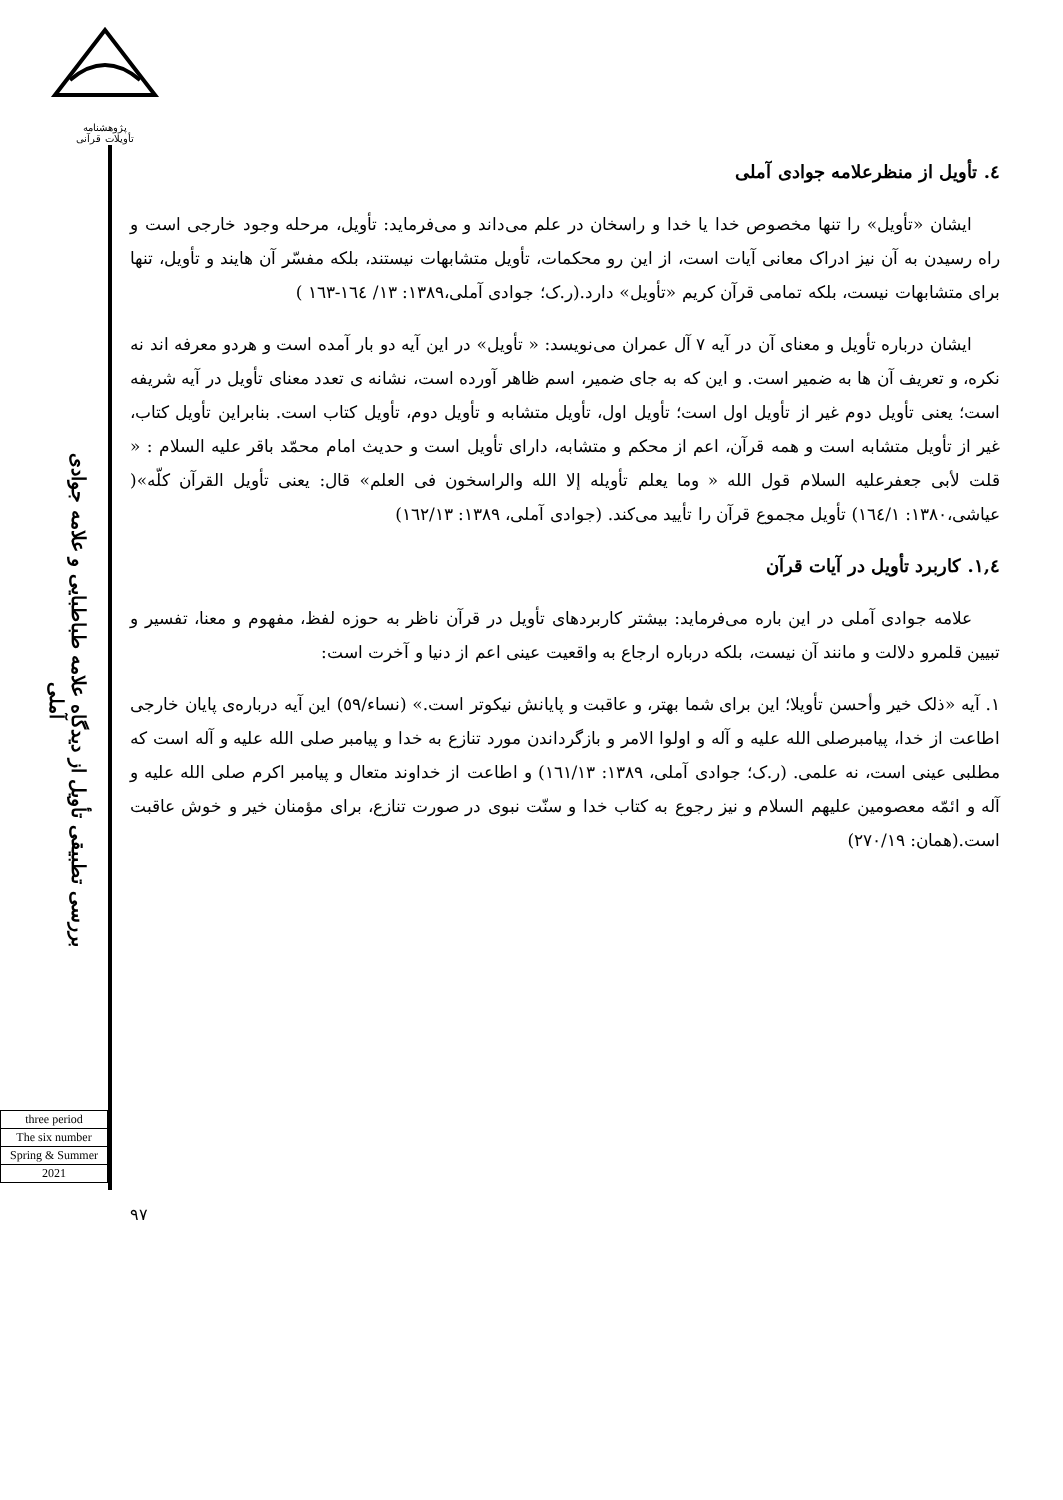پژوهشنامه
تأویلات قرآنی
بررسی تطبیقی تأویل از دیدگاه علامه طباطبایی و علامه جوادی آملی
three period
The six number
Spring & Summer
2021
٤. تأویل از منظرعلامه جوادی آملی
ایشان «تأویل» را تنها مخصوص خدا یا خدا و راسخان در علم می‌داند و می‌فرماید: تأویل، مرحله وجود خارجی است و راه رسیدن به آن نیز ادراک معانی آیات است، از این رو محکمات، تأویل متشابهات نیستند، بلکه مفسّر آن هایند و تأویل، تنها برای متشابهات نیست، بلکه تمامی قرآن کریم «تأویل» دارد.(ر.ک؛ جوادی آملی،١٣٨٩: ١٣/ ١٦٤-١٦٣ )
ایشان درباره تأویل و معنای آن در آیه ٧ آل عمران می‌نویسد: « تأویل» در این آیه دو بار آمده است و هردو معرفه اند نه نکره، و تعریف آن ها به ضمیر است. و این که به جای ضمیر، اسم ظاهر آورده است، نشانه ی تعدد معنای تأویل در آیه شریفه است؛ یعنی تأویل دوم غیر از تأویل اول است؛ تأویل اول، تأویل متشابه و تأویل دوم، تأویل کتاب است. بنابراین تأویل کتاب، غیر از تأویل متشابه است و همه قرآن، اعم از محکم و متشابه، دارای تأویل است و حدیث امام محمّد باقر علیه السلام : « قلت لأبی جعفرعلیه السلام قول الله « وما یعلم تأویله إلا الله والراسخون فی العلم» قال: یعنی تأویل القرآن کلّه»( عیاشی،١٣٨٠: ١٦٤/١) تأویل مجموع قرآن را تأیید می‌کند. (جوادی آملی، ١٣٨٩: ١٦٢/١٣)
١,٤. کاربرد تأویل در آیات قرآن
علامه جوادی آملی در این باره می‌فرماید: بیشتر کاربردهای تأویل در قرآن ناظر به حوزه لفظ، مفهوم و معنا، تفسیر و تبیین قلمرو دلالت و مانند آن نیست، بلکه درباره ارجاع به واقعیت عینی اعم از دنیا و آخرت است:
١. آیه «ذلک خیر وأحسن تأویلا؛ این برای شما بهتر، و عاقبت و پایانش نیکوتر است.» (نساء/٥٩) این آیه درباره‌ی پایان خارجی اطاعت از خدا، پیامبرصلی الله علیه و آله و اولوا الامر و بازگرداندن مورد تنازع به خدا و پیامبر صلی الله علیه و آله است که مطلبی عینی است، نه علمی. (ر.ک؛ جوادی آملی، ١٣٨٩: ١٦١/١٣) و اطاعت از خداوند متعال و پیامبر اکرم صلی الله علیه و آله و ائمّه معصومین علیهم السلام و نیز رجوع به کتاب خدا و سنّت نبوی در صورت تنازع، برای مؤمنان خیر و خوش عاقبت است.(همان: ٢٧٠/١٩)
٩٧